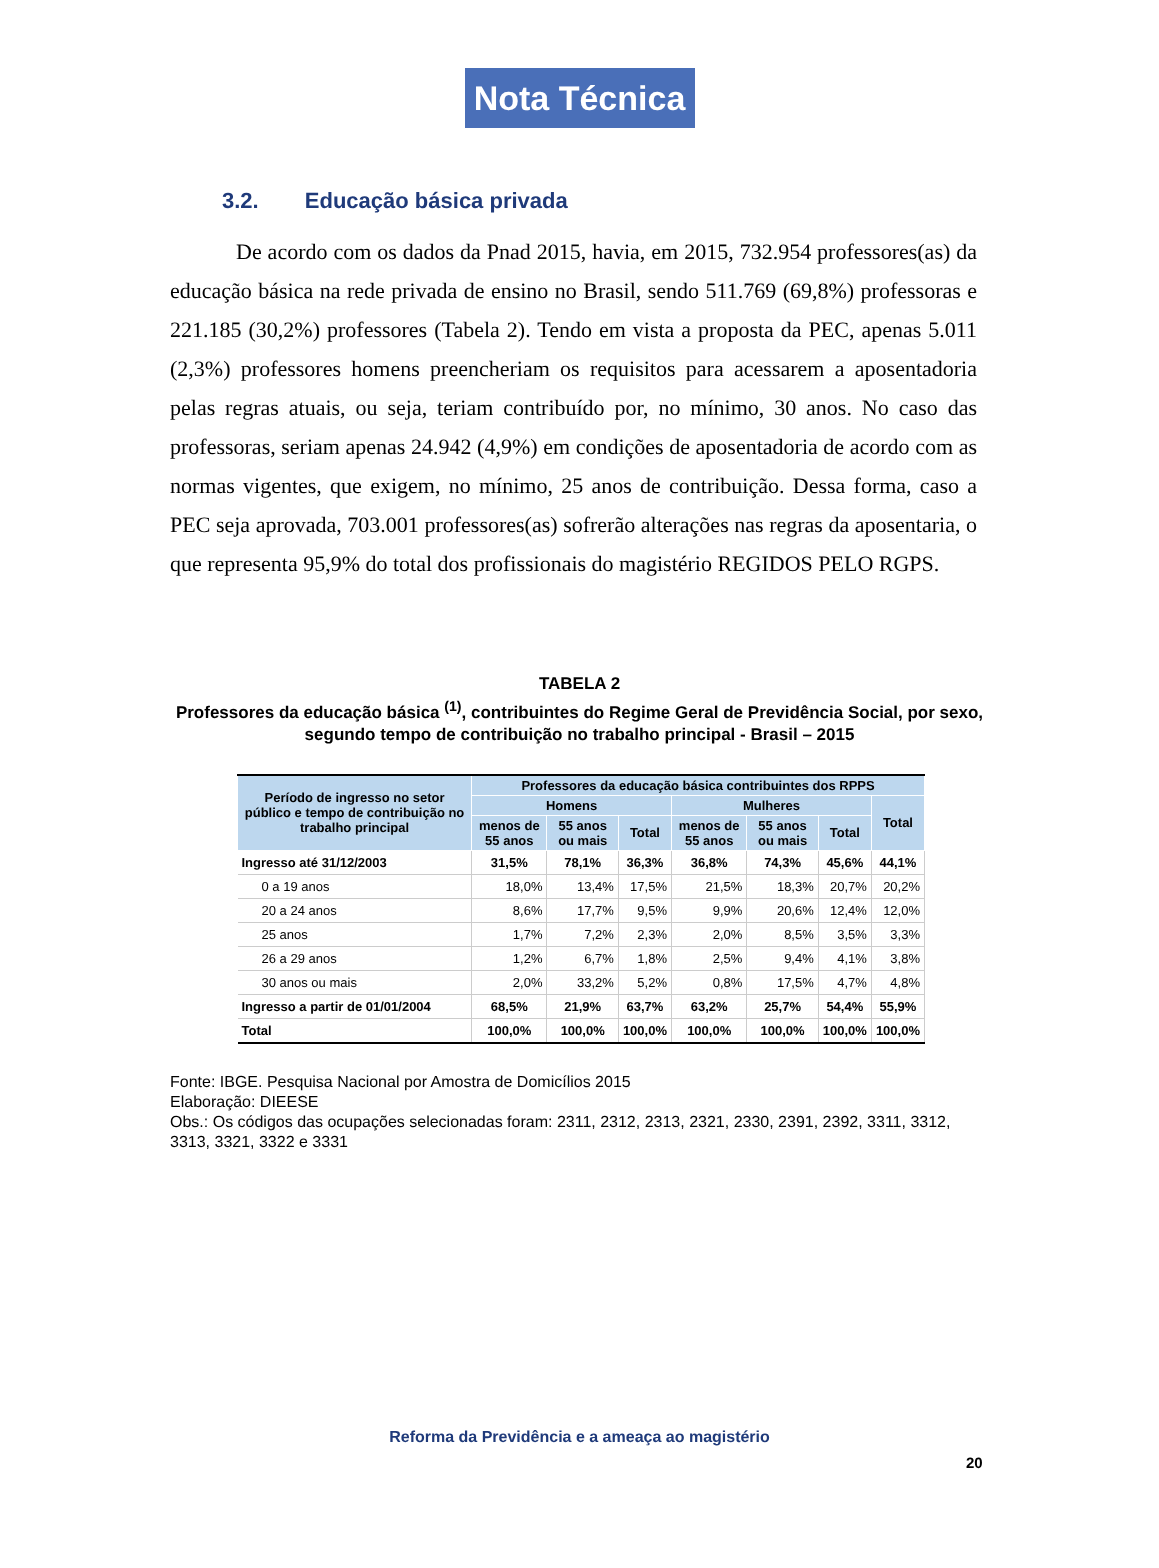Nota Técnica
3.2. Educação básica privada
De acordo com os dados da Pnad 2015, havia, em 2015, 732.954 professores(as) da educação básica na rede privada de ensino no Brasil, sendo 511.769 (69,8%) professoras e 221.185 (30,2%) professores (Tabela 2). Tendo em vista a proposta da PEC, apenas 5.011 (2,3%) professores homens preencheriam os requisitos para acessarem a aposentadoria pelas regras atuais, ou seja, teriam contribuído por, no mínimo, 30 anos. No caso das professoras, seriam apenas 24.942 (4,9%) em condições de aposentadoria de acordo com as normas vigentes, que exigem, no mínimo, 25 anos de contribuição. Dessa forma, caso a PEC seja aprovada, 703.001 professores(as) sofrerão alterações nas regras da aposentaria, o que representa 95,9% do total dos profissionais do magistério REGIDOS PELO RGPS.
TABELA 2
Professores da educação básica <sup>(1)</sup>, contribuintes do Regime Geral de Previdência Social, por sexo, segundo tempo de contribuição no trabalho principal - Brasil – 2015
| Período de ingresso no setor público e tempo de contribuição no trabalho principal | Professores da educação básica contribuintes dos RPPS | | | | | | |
| --- | --- | --- | --- | --- | --- | --- | --- |
| | Homens | | | Mulheres | | | Total |
| | menos de 55 anos | 55 anos ou mais | Total | menos de 55 anos | 55 anos ou mais | Total | |
| Ingresso até 31/12/2003 | 31,5% | 78,1% | 36,3% | 36,8% | 74,3% | 45,6% | 44,1% |
| 0 a 19 anos | 18,0% | 13,4% | 17,5% | 21,5% | 18,3% | 20,7% | 20,2% |
| 20 a 24 anos | 8,6% | 17,7% | 9,5% | 9,9% | 20,6% | 12,4% | 12,0% |
| 25 anos | 1,7% | 7,2% | 2,3% | 2,0% | 8,5% | 3,5% | 3,3% |
| 26 a 29 anos | 1,2% | 6,7% | 1,8% | 2,5% | 9,4% | 4,1% | 3,8% |
| 30 anos ou mais | 2,0% | 33,2% | 5,2% | 0,8% | 17,5% | 4,7% | 4,8% |
| Ingresso a partir de 01/01/2004 | 68,5% | 21,9% | 63,7% | 63,2% | 25,7% | 54,4% | 55,9% |
| Total | 100,0% | 100,0% | 100,0% | 100,0% | 100,0% | 100,0% | 100,0% |
Fonte: IBGE. Pesquisa Nacional por Amostra de Domicílios 2015
Elaboração: DIEESE
Obs.: Os códigos das ocupações selecionadas foram: 2311, 2312, 2313, 2321, 2330, 2391, 2392, 3311, 3312, 3313, 3321, 3322 e 3331
Reforma da Previdência e a ameaça ao magistério
20